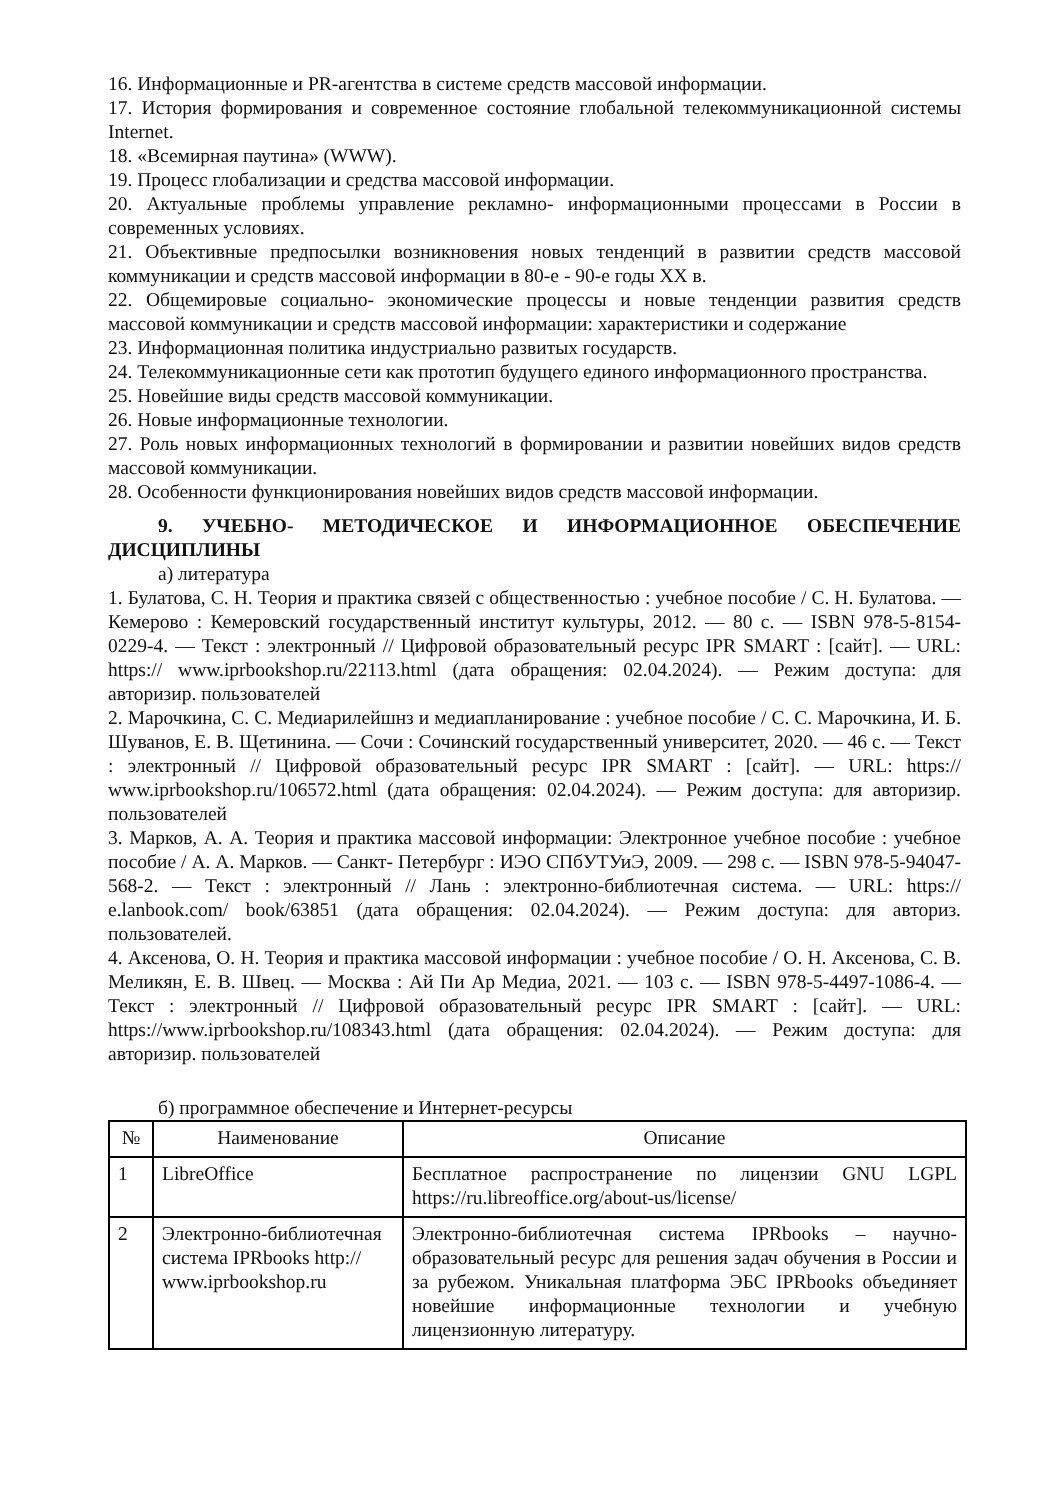16. Информационные и PR-агентства в системе средств массовой информации.
17. История формирования и современное состояние глобальной телекоммуникационной системы Internet.
18. «Всемирная паутина» (WWW).
19. Процесс глобализации и средства массовой информации.
20. Актуальные проблемы управление рекламно- информационными процессами в России в современных условиях.
21. Объективные предпосылки возникновения новых тенденций в развитии средств массовой коммуникации и средств массовой информации в 80-е - 90-е годы XX в.
22. Общемировые социально- экономические процессы и новые тенденции развития средств массовой коммуникации и средств массовой информации: характеристики и содержание
23. Информационная политика индустриально развитых государств.
24. Телекоммуникационные сети как прототип будущего единого информационного пространства.
25. Новейшие виды средств массовой коммуникации.
26. Новые информационные технологии.
27. Роль новых информационных технологий в формировании и развитии новейших видов средств массовой коммуникации.
28. Особенности функционирования новейших видов средств массовой информации.
9. УЧЕБНО- МЕТОДИЧЕСКОЕ И ИНФОРМАЦИОННОЕ ОБЕСПЕЧЕНИЕ ДИСЦИПЛИНЫ
а) литература
1. Булатова, С. Н. Теория и практика связей с общественностью : учебное пособие / С. Н. Булатова. — Кемерово : Кемеровский государственный институт культуры, 2012. — 80 с. — ISBN 978-5-8154-0229-4. — Текст : электронный // Цифровой образовательный ресурс IPR SMART : [сайт]. — URL: https:// www.iprbookshop.ru/22113.html (дата обращения: 02.04.2024). — Режим доступа: для авторизир. пользователей
2. Марочкина, С. С. Медиарилейшнз и медиапланирование : учебное пособие / С. С. Марочкина, И. Б. Шуванов, Е. В. Щетинина. — Сочи : Сочинский государственный университет, 2020. — 46 с. — Текст : электронный // Цифровой образовательный ресурс IPR SMART : [сайт]. — URL: https:// www.iprbookshop.ru/106572.html (дата обращения: 02.04.2024). — Режим доступа: для авторизир. пользователей
3. Марков, А. А. Теория и практика массовой информации: Электронное учебное пособие : учебное пособие / А. А. Марков. — Санкт- Петербург : ИЭО СПбУТУиЭ, 2009. — 298 с. — ISBN 978-5-94047-568-2. — Текст : электронный // Лань : электронно-библиотечная система. — URL: https:// e.lanbook.com/ book/63851 (дата обращения: 02.04.2024). — Режим доступа: для авториз. пользователей.
4. Аксенова, О. Н. Теория и практика массовой информации : учебное пособие / О. Н. Аксенова, С. В. Меликян, Е. В. Швец. — Москва : Ай Пи Ар Медиа, 2021. — 103 с. — ISBN 978-5-4497-1086-4. — Текст : электронный // Цифровой образовательный ресурс IPR SMART : [сайт]. — URL: https://www.iprbookshop.ru/108343.html (дата обращения: 02.04.2024). — Режим доступа: для авторизир. пользователей
б) программное обеспечение и Интернет-ресурсы
| № | Наименование | Описание |
| --- | --- | --- |
| 1 | LibreOffice | Бесплатное распространение по лицензии GNU LGPL https://ru.libreoffice.org/about-us/license/ |
| 2 | Электронно-библиотечная система IPRbooks http:// www.iprbookshop.ru | Электронно-библиотечная система IPRbooks – научно-образовательный ресурс для решения задач обучения в России и за рубежом. Уникальная платформа ЭБС IPRbooks объединяет новейшие информационные технологии и учебную лицензионную литературу. |